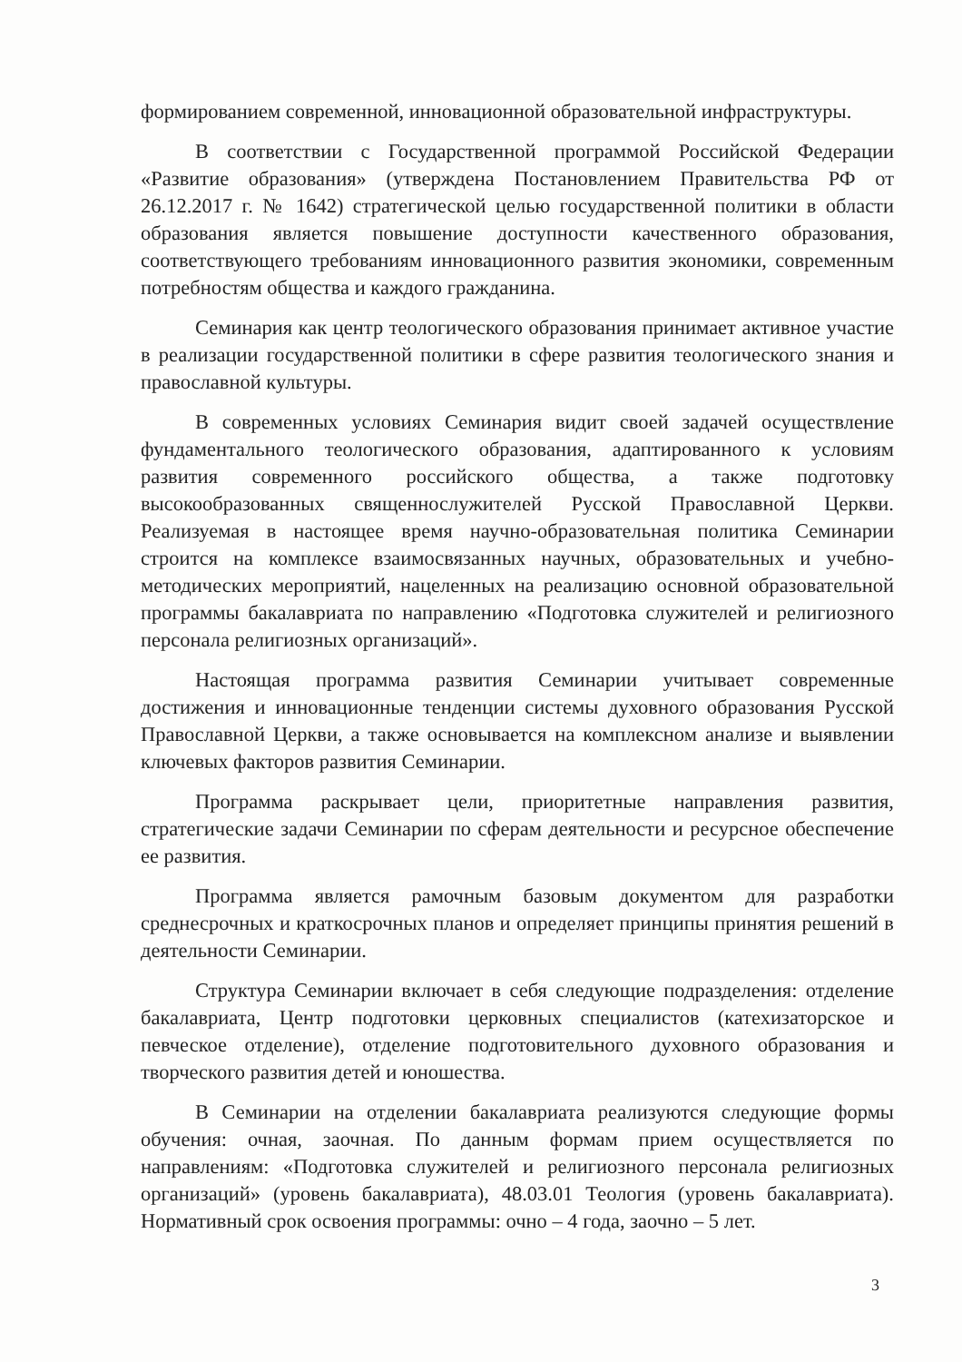формированием современной, инновационной образовательной инфраструктуры.
В соответствии с Государственной программой Российской Федерации «Развитие образования» (утверждена Постановлением Правительства РФ от 26.12.2017 г. № 1642) стратегической целью государственной политики в области образования является повышение доступности качественного образования, соответствующего требованиям инновационного развития экономики, современным потребностям общества и каждого гражданина.
Семинария как центр теологического образования принимает активное участие в реализации государственной политики в сфере развития теологического знания и православной культуры.
В современных условиях Семинария видит своей задачей осуществление фундаментального теологического образования, адаптированного к условиям развития современного российского общества, а также подготовку высокообразованных священнослужителей Русской Православной Церкви. Реализуемая в настоящее время научно-образовательная политика Семинарии строится на комплексе взаимосвязанных научных, образовательных и учебно-методических мероприятий, нацеленных на реализацию основной образовательной программы бакалавриата по направлению «Подготовка служителей и религиозного персонала религиозных организаций».
Настоящая программа развития Семинарии учитывает современные достижения и инновационные тенденции системы духовного образования Русской Православной Церкви, а также основывается на комплексном анализе и выявлении ключевых факторов развития Семинарии.
Программа раскрывает цели, приоритетные направления развития, стратегические задачи Семинарии по сферам деятельности и ресурсное обеспечение ее развития.
Программа является рамочным базовым документом для разработки среднесрочных и краткосрочных планов и определяет принципы принятия решений в деятельности Семинарии.
Структура Семинарии включает в себя следующие подразделения: отделение бакалавриата, Центр подготовки церковных специалистов (катехизаторское и певческое отделение), отделение подготовительного духовного образования и творческого развития детей и юношества.
В Семинарии на отделении бакалавриата реализуются следующие формы обучения: очная, заочная. По данным формам прием осуществляется по направлениям: «Подготовка служителей и религиозного персонала религиозных организаций» (уровень бакалавриата), 48.03.01 Теология (уровень бакалавриата). Нормативный срок освоения программы: очно – 4 года, заочно – 5 лет.
3